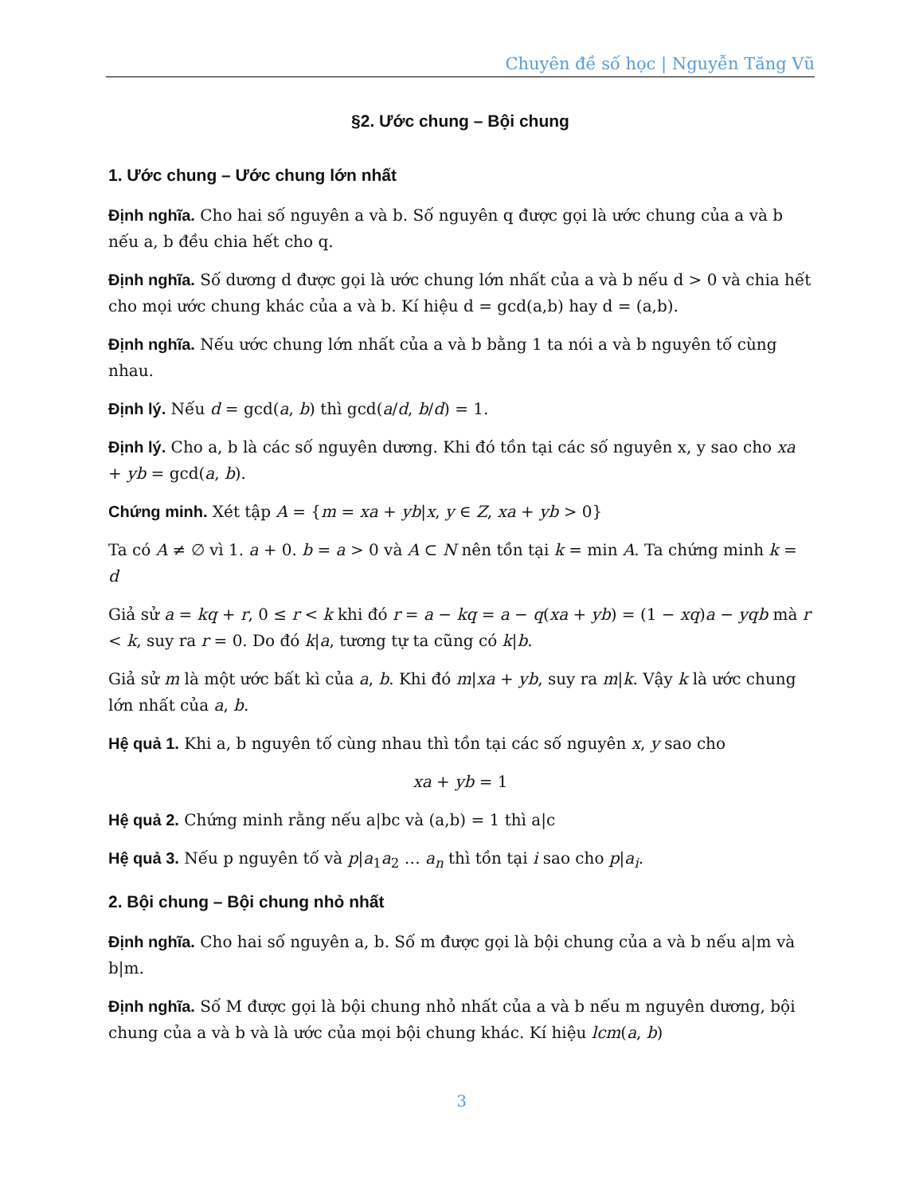Chuyên đề số học | Nguyễn Tăng Vũ
§2. Ước chung – Bội chung
1. Ước chung – Ước chung lớn nhất
Định nghĩa. Cho hai số nguyên a và b. Số nguyên q được gọi là ước chung của a và b nếu a, b đều chia hết cho q.
Định nghĩa. Số dương d được gọi là ước chung lớn nhất của a và b nếu d > 0 và chia hết cho mọi ước chung khác của a và b. Kí hiệu d = gcd(a,b) hay d = (a,b).
Định nghĩa. Nếu ước chung lớn nhất của a và b bằng 1 ta nói a và b nguyên tố cùng nhau.
Định lý. Nếu d = gcd(a, b) thì gcd(a/d, b/d) = 1.
Định lý. Cho a, b là các số nguyên dương. Khi đó tồn tại các số nguyên x, y sao cho xa + yb = gcd(a, b).
Chứng minh. Xét tập A = {m = xa + yb|x, y ∈ Z, xa + yb > 0}
Ta có A ≠ ∅ vì 1. a + 0. b = a > 0 và A ⊂ N nên tồn tại k = min A. Ta chứng minh k = d
Giả sử a = kq + r, 0 ≤ r < k khi đó r = a − kq = a − q(xa + yb) = (1 − xq)a − yqb mà r < k, suy ra r = 0. Do đó k|a, tương tự ta cũng có k|b.
Giả sử m là một ước bất kì của a, b. Khi đó m|xa + yb, suy ra m|k. Vậy k là ước chung lớn nhất của a, b.
Hệ quả 1. Khi a, b nguyên tố cùng nhau thì tồn tại các số nguyên x, y sao cho
xa + yb = 1
Hệ quả 2. Chứng minh rằng nếu a|bc và (a,b) = 1 thì a|c
Hệ quả 3. Nếu p nguyên tố và p|a<sub>1</sub>a<sub>2</sub> … a<sub>n</sub> thì tồn tại i sao cho p|a<sub>i</sub>.
2. Bội chung – Bội chung nhỏ nhất
Định nghĩa. Cho hai số nguyên a, b. Số m được gọi là bội chung của a và b nếu a|m và b|m.
Định nghĩa. Số M được gọi là bội chung nhỏ nhất của a và b nếu m nguyên dương, bội chung của a và b và là ước của mọi bội chung khác. Kí hiệu lcm(a, b)
3